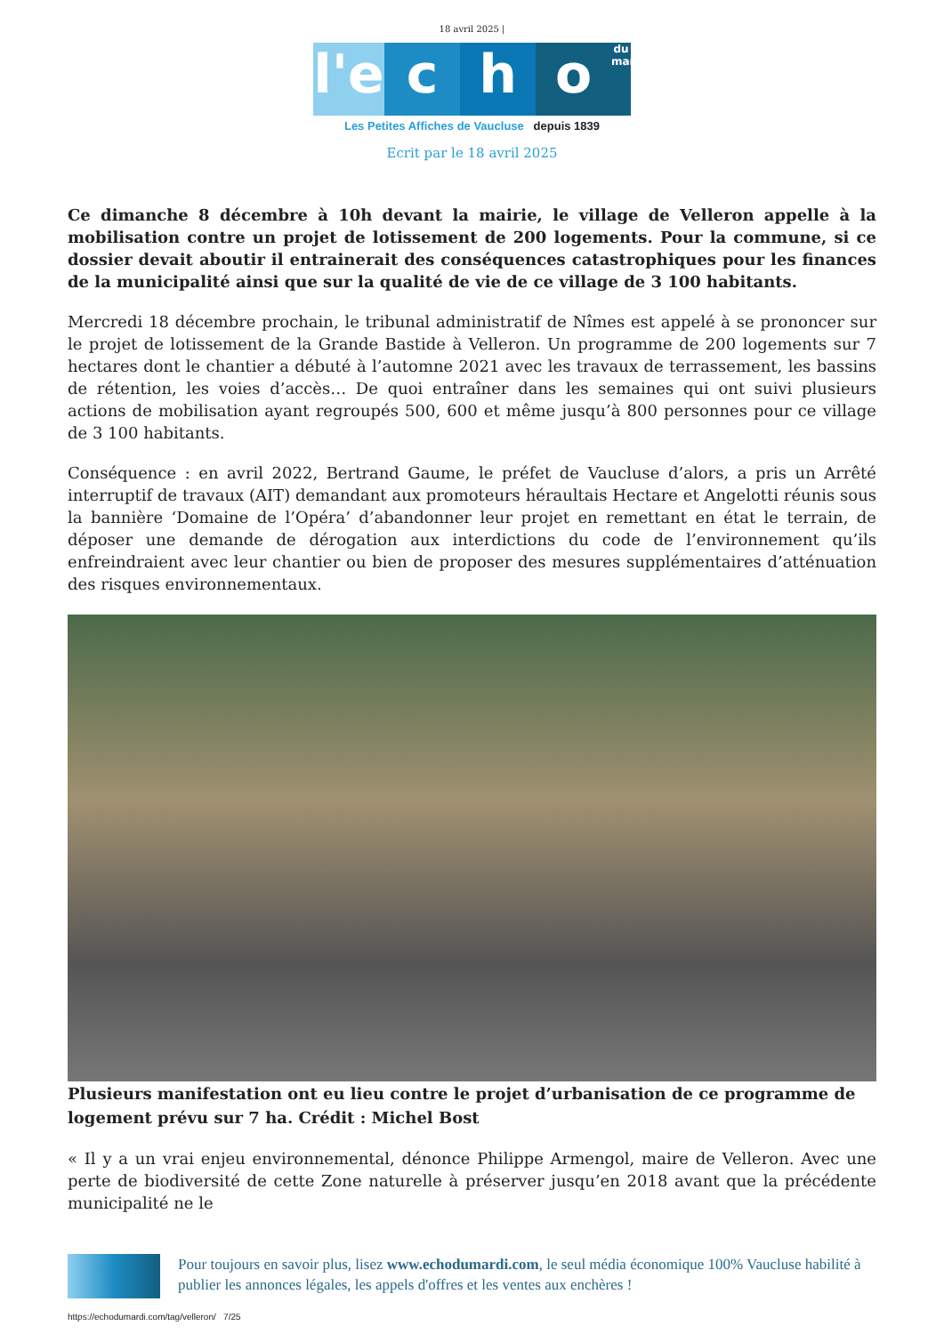18 avril 2025 |
l'e c h o du mardi
Les Petites Affiches de Vaucluse depuis 1839
Ecrit par le 18 avril 2025
Ce dimanche 8 décembre à 10h devant la mairie, le village de Velleron appelle à la mobilisation contre un projet de lotissement de 200 logements. Pour la commune, si ce dossier devait aboutir il entrainerait des conséquences catastrophiques pour les finances de la municipalité ainsi que sur la qualité de vie de ce village de 3 100 habitants.
Mercredi 18 décembre prochain, le tribunal administratif de Nîmes est appelé à se prononcer sur le projet de lotissement de la Grande Bastide à Velleron. Un programme de 200 logements sur 7 hectares dont le chantier a débuté à l’automne 2021 avec les travaux de terrassement, les bassins de rétention, les voies d’accès… De quoi entraîner dans les semaines qui ont suivi plusieurs actions de mobilisation ayant regroupés 500, 600 et même jusqu’à 800 personnes pour ce village de 3 100 habitants.
Conséquence : en avril 2022, Bertrand Gaume, le préfet de Vaucluse d’alors, a pris un Arrêté interruptif de travaux (AIT) demandant aux promoteurs héraultais Hectare et Angelotti réunis sous la bannière ‘Domaine de l’Opéra’ d’abandonner leur projet en remettant en état le terrain, de déposer une demande de dérogation aux interdictions du code de l’environnement qu’ils enfreindraient avec leur chantier ou bien de proposer des mesures supplémentaires d’atténuation des risques environnementaux.
Plusieurs manifestation ont eu lieu contre le projet d’urbanisation de ce programme de logement prévu sur 7 ha. Crédit : Michel Bost
« Il y a un vrai enjeu environnemental, dénonce Philippe Armengol, maire de Velleron. Avec une perte de biodiversité de cette Zone naturelle à préserver jusqu’en 2018 avant que la précédente municipalité ne le
Pour toujours en savoir plus, lisez www.echodumardi.com, le seul média économique 100% Vaucluse habilité à publier les annonces légales, les appels d'offres et les ventes aux enchères !
https://echodumardi.com/tag/velleron/ 7/25